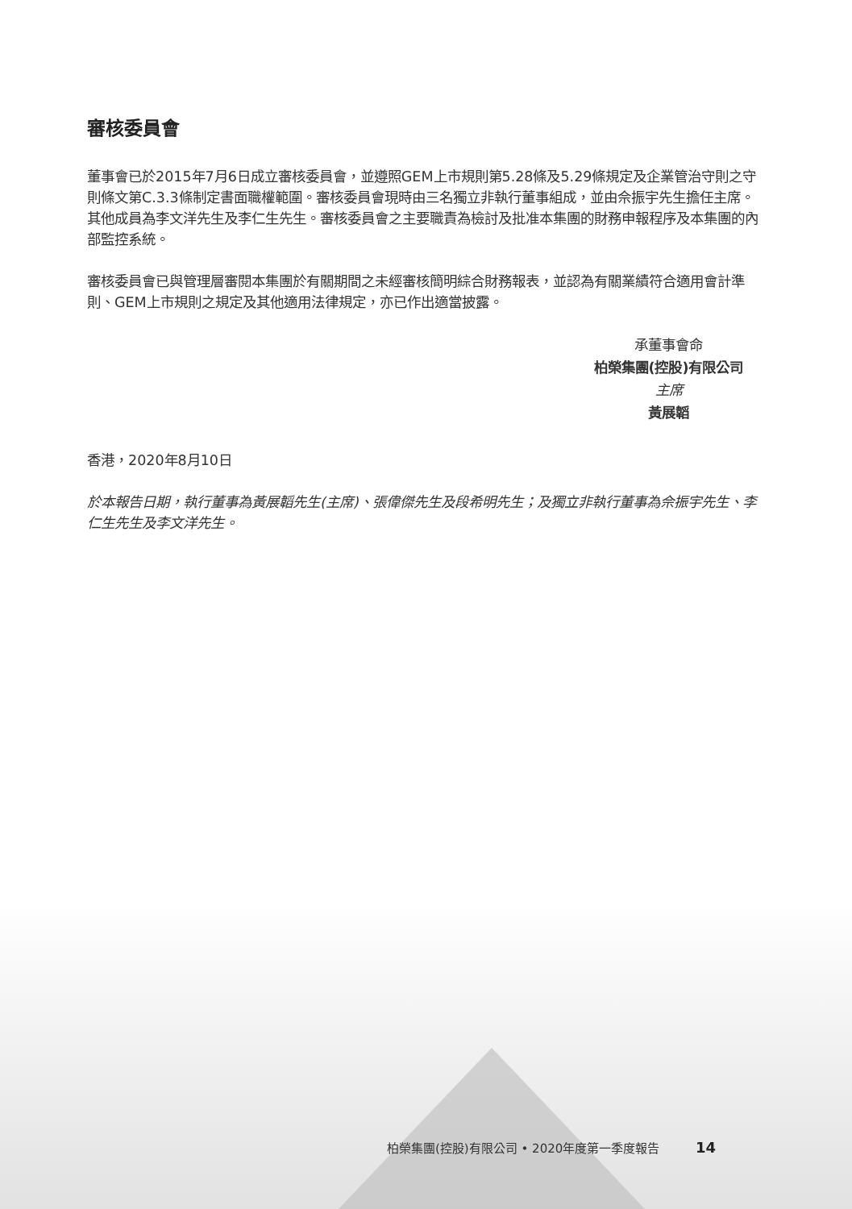審核委員會
董事會已於2015年7月6日成立審核委員會，並遵照GEM上市規則第5.28條及5.29條規定及企業管治守則之守則條文第C.3.3條制定書面職權範圍。審核委員會現時由三名獨立非執行董事組成，並由佘振宇先生擔任主席。其他成員為李文洋先生及李仁生先生。審核委員會之主要職責為檢討及批准本集團的財務申報程序及本集團的內部監控系統。
審核委員會已與管理層審閱本集團於有關期間之未經審核簡明綜合財務報表，並認為有關業績符合適用會計準則、GEM上市規則之規定及其他適用法律規定，亦已作出適當披露。
承董事會命
柏榮集團(控股)有限公司
主席
黃展韜
香港，2020年8月10日
於本報告日期，執行董事為黃展韜先生(主席)、張偉傑先生及段希明先生；及獨立非執行董事為佘振宇先生、李仁生先生及李文洋先生。
柏榮集團(控股)有限公司 • 2020年度第一季度報告 14